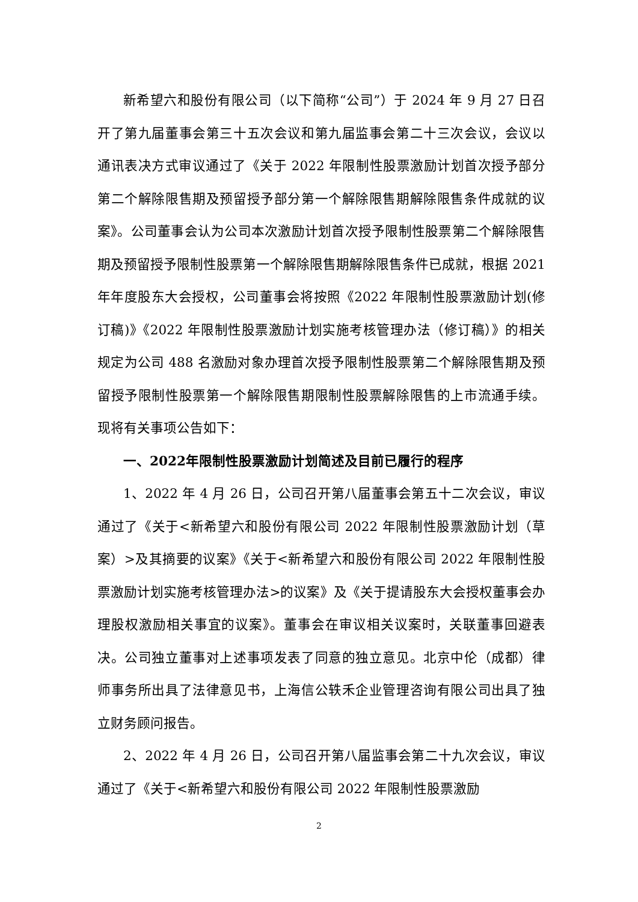新希望六和股份有限公司（以下简称“公司”）于 2024 年 9 月 27 日召开了第九届董事会第三十五次会议和第九届监事会第二十三次会议，会议以通讯表决方式审议通过了《关于 2022 年限制性股票激励计划首次授予部分第二个解除限售期及预留授予部分第一个解除限售期解除限售条件成就的议案》。公司董事会认为公司本次激励计划首次授予限制性股票第二个解除限售期及预留授予限制性股票第一个解除限售期解除限售条件已成就，根据 2021 年年度股东大会授权，公司董事会将按照《2022 年限制性股票激励计划(修订稿)》《2022 年限制性股票激励计划实施考核管理办法（修订稿）》的相关规定为公司 488 名激励对象办理首次授予限制性股票第二个解除限售期及预留授予限制性股票第一个解除限售期限制性股票解除限售的上市流通手续。现将有关事项公告如下：
一、2022年限制性股票激励计划简述及目前已履行的程序
1、2022 年 4 月 26 日，公司召开第八届董事会第五十二次会议，审议通过了《关于<新希望六和股份有限公司 2022 年限制性股票激励计划（草案）>及其摘要的议案》《关于<新希望六和股份有限公司 2022 年限制性股票激励计划实施考核管理办法>的议案》及《关于提请股东大会授权董事会办理股权激励相关事宜的议案》。董事会在审议相关议案时，关联董事回避表决。公司独立董事对上述事项发表了同意的独立意见。北京中伦（成都）律师事务所出具了法律意见书，上海信公轶禾企业管理咨询有限公司出具了独立财务顾问报告。
2、2022 年 4 月 26 日，公司召开第八届监事会第二十九次会议，审议通过了《关于<新希望六和股份有限公司 2022 年限制性股票激励
2